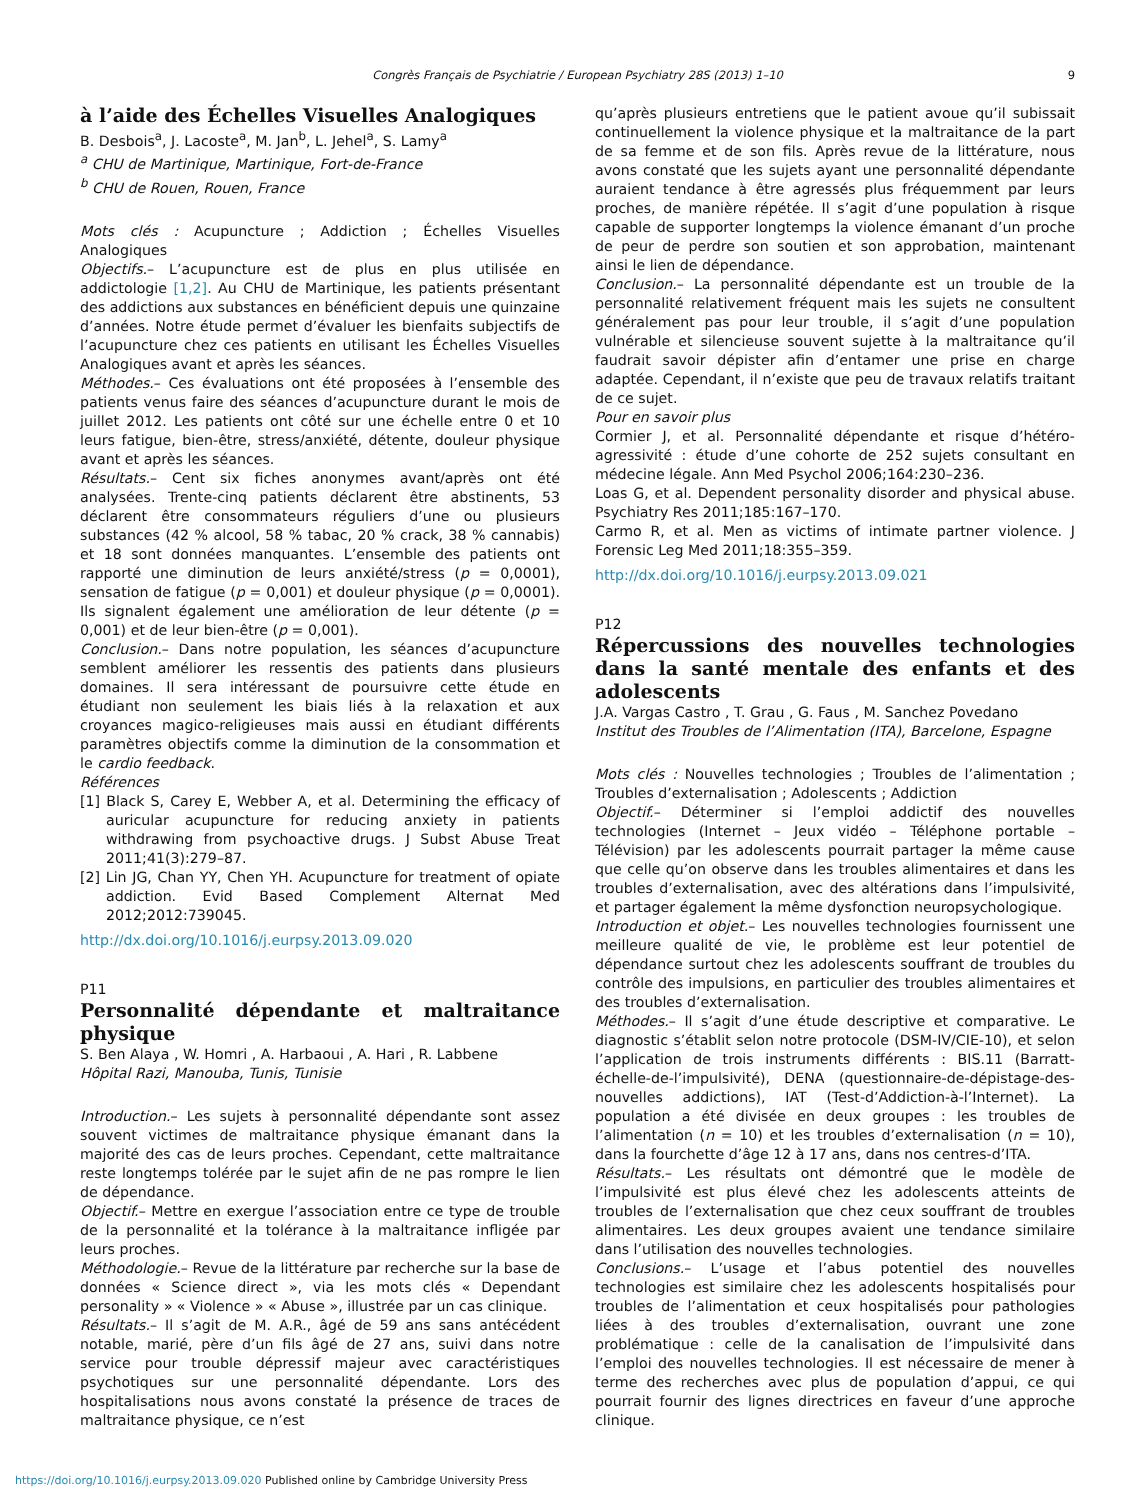Congrès Français de Psychiatrie / European Psychiatry 28S (2013) 1–10 9
à l’aide des Échelles Visuelles Analogiques
B. Desbois<sup>a</sup>, J. Lacoste<sup>a</sup>, M. Jan<sup>b</sup>, L. Jehel<sup>a</sup>, S. Lamy<sup>a</sup>
<sup>a</sup> CHU de Martinique, Martinique, Fort-de-France
<sup>b</sup> CHU de Rouen, Rouen, France
Mots clés : Acupuncture ; Addiction ; Échelles Visuelles Analogiques
Objectifs.– L’acupuncture est de plus en plus utilisée en addictologie [1,2]. Au CHU de Martinique, les patients présentant des addictions aux substances en bénéficient depuis une quinzaine d’années. Notre étude permet d’évaluer les bienfaits subjectifs de l’acupuncture chez ces patients en utilisant les Échelles Visuelles Analogiques avant et après les séances.
Méthodes.– Ces évaluations ont été proposées à l’ensemble des patients venus faire des séances d’acupuncture durant le mois de juillet 2012. Les patients ont côté sur une échelle entre 0 et 10 leurs fatigue, bien-être, stress/anxiété, détente, douleur physique avant et après les séances.
Résultats.– Cent six fiches anonymes avant/après ont été analysées. Trente-cinq patients déclarent être abstinents, 53 déclarent être consommateurs réguliers d’une ou plusieurs substances (42 % alcool, 58 % tabac, 20 % crack, 38 % cannabis) et 18 sont données manquantes. L’ensemble des patients ont rapporté une diminution de leurs anxiété/stress (p = 0,0001), sensation de fatigue (p = 0,001) et douleur physique (p = 0,0001). Ils signalent également une amélioration de leur détente (p = 0,001) et de leur bien-être (p = 0,001).
Conclusion.– Dans notre population, les séances d’acupuncture semblent améliorer les ressentis des patients dans plusieurs domaines. Il sera intéressant de poursuivre cette étude en étudiant non seulement les biais liés à la relaxation et aux croyances magico-religieuses mais aussi en étudiant différents paramètres objectifs comme la diminution de la consommation et le cardio feedback.
Références
[1] Black S, Carey E, Webber A, et al. Determining the efficacy of auricular acupuncture for reducing anxiety in patients withdrawing from psychoactive drugs. J Subst Abuse Treat 2011;41(3):279–87.
[2] Lin JG, Chan YY, Chen YH. Acupuncture for treatment of opiate addiction. Evid Based Complement Alternat Med 2012;2012:739045.
http://dx.doi.org/10.1016/j.eurpsy.2013.09.020
P11
Personnalité dépendante et maltraitance physique
S. Ben Alaya , W. Homri , A. Harbaoui , A. Hari , R. Labbene
Hôpital Razi, Manouba, Tunis, Tunisie
Introduction.– Les sujets à personnalité dépendante sont assez souvent victimes de maltraitance physique émanant dans la majorité des cas de leurs proches. Cependant, cette maltraitance reste longtemps tolérée par le sujet afin de ne pas rompre le lien de dépendance.
Objectif.– Mettre en exergue l’association entre ce type de trouble de la personnalité et la tolérance à la maltraitance infligée par leurs proches.
Méthodologie.– Revue de la littérature par recherche sur la base de données « Science direct », via les mots clés « Dependant personality » « Violence » « Abuse », illustrée par un cas clinique.
Résultats.– Il s’agit de M. A.R., âgé de 59 ans sans antécédent notable, marié, père d’un fils âgé de 27 ans, suivi dans notre service pour trouble dépressif majeur avec caractéristiques psychotiques sur une personnalité dépendante. Lors des hospitalisations nous avons constaté la présence de traces de maltraitance physique, ce n’est
qu’après plusieurs entretiens que le patient avoue qu’il subissait continuellement la violence physique et la maltraitance de la part de sa femme et de son fils. Après revue de la littérature, nous avons constaté que les sujets ayant une personnalité dépendante auraient tendance à être agressés plus fréquemment par leurs proches, de manière répétée. Il s’agit d’une population à risque capable de supporter longtemps la violence émanant d’un proche de peur de perdre son soutien et son approbation, maintenant ainsi le lien de dépendance.
Conclusion.– La personnalité dépendante est un trouble de la personnalité relativement fréquent mais les sujets ne consultent généralement pas pour leur trouble, il s’agit d’une population vulnérable et silencieuse souvent sujette à la maltraitance qu’il faudrait savoir dépister afin d’entamer une prise en charge adaptée. Cependant, il n’existe que peu de travaux relatifs traitant de ce sujet.
Pour en savoir plus
Cormier J, et al. Personnalité dépendante et risque d’hétéro-agressivité : étude d’une cohorte de 252 sujets consultant en médecine légale. Ann Med Psychol 2006;164:230–236.
Loas G, et al. Dependent personality disorder and physical abuse. Psychiatry Res 2011;185:167–170.
Carmo R, et al. Men as victims of intimate partner violence. J Forensic Leg Med 2011;18:355–359.
http://dx.doi.org/10.1016/j.eurpsy.2013.09.021
P12
Répercussions des nouvelles technologies dans la santé mentale des enfants et des adolescents
J.A. Vargas Castro , T. Grau , G. Faus , M. Sanchez Povedano
Institut des Troubles de l’Alimentation (ITA), Barcelone, Espagne
Mots clés : Nouvelles technologies ; Troubles de l’alimentation ; Troubles d’externalisation ; Adolescents ; Addiction
Objectif.– Déterminer si l’emploi addictif des nouvelles technologies (Internet – Jeux vidéo – Téléphone portable – Télévision) par les adolescents pourrait partager la même cause que celle qu’on observe dans les troubles alimentaires et dans les troubles d’externalisation, avec des altérations dans l’impulsivité, et partager également la même dysfonction neuropsychologique.
Introduction et objet.– Les nouvelles technologies fournissent une meilleure qualité de vie, le problème est leur potentiel de dépendance surtout chez les adolescents souffrant de troubles du contrôle des impulsions, en particulier des troubles alimentaires et des troubles d’externalisation.
Méthodes.– Il s’agit d’une étude descriptive et comparative. Le diagnostic s’établit selon notre protocole (DSM-IV/CIE-10), et selon l’application de trois instruments différents : BIS.11 (Barratt-échelle-de-l’impulsivité), DENA (questionnaire-de-dépistage-des-nouvelles addictions), IAT (Test-d’Addiction-à-l’Internet). La population a été divisée en deux groupes : les troubles de l’alimentation (n = 10) et les troubles d’externalisation (n = 10), dans la fourchette d’âge 12 à 17 ans, dans nos centres-d’ITA.
Résultats.– Les résultats ont démontré que le modèle de l’impulsivité est plus élevé chez les adolescents atteints de troubles de l’externalisation que chez ceux souffrant de troubles alimentaires. Les deux groupes avaient une tendance similaire dans l’utilisation des nouvelles technologies.
Conclusions.– L’usage et l’abus potentiel des nouvelles technologies est similaire chez les adolescents hospitalisés pour troubles de l’alimentation et ceux hospitalisés pour pathologies liées à des troubles d’externalisation, ouvrant une zone problématique : celle de la canalisation de l’impulsivité dans l’emploi des nouvelles technologies. Il est nécessaire de mener à terme des recherches avec plus de population d’appui, ce qui pourrait fournir des lignes directrices en faveur d’une approche clinique.
https://doi.org/10.1016/j.eurpsy.2013.09.020 Published online by Cambridge University Press